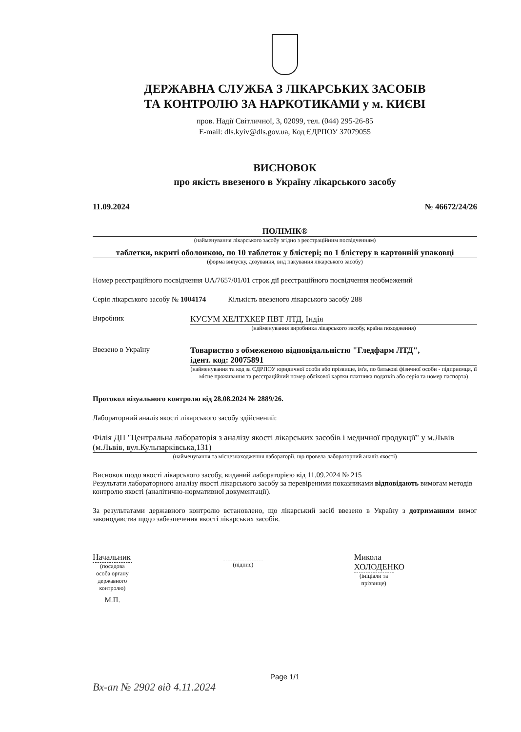ДЕРЖАВНА СЛУЖБА З ЛІКАРСЬКИХ ЗАСОБІВ
ТА КОНТРОЛЮ ЗА НАРКОТИКАМИ у м. КИЄВІ
пров. Надії Світличної, 3, 02099, тел. (044) 295-26-85
E-mail: dls.kyiv@dls.gov.ua, Код ЄДРПОУ 37079055
ВИСНОВОК
про якість ввезеного в Україну лікарського засобу
11.09.2024 № 46672/24/26
ПОЛІМІК®
(найменування лікарського засобу згідно з реєстраційним посвідченням)
таблетки, вкриті оболонкою, по 10 таблеток у блістері; по 1 блістеру в картонній упаковці
(форма випуску, дозування, вид пакування лікарського засобу)
Номер реєстраційного посвідчення UA/7657/01/01 строк дії реєстраційного посвідчення необмежений
Серія лікарського засобу № 1004174 Кількість ввезеного лікарського засобу 288
Виробник КУСУМ ХЕЛТХКЕР ПВТ ЛТД, Індія
(найменування виробника лікарського засобу, країна походження)
Ввезено в Україну Товариство з обмеженою відповідальністю "Гледфарм ЛТД",
ідент. код: 20075891
(найменування та код за ЄДРПОУ юридичної особи або прізвище, ім'я, по батькові фізичної особи - підприємця, її місце проживання та реєстраційний номер облікової картки платника податків або серія та номер паспорта)
Протокол візуального контролю від 28.08.2024 № 2889/26.
Лабораторний аналіз якості лікарського засобу здійснений:
Філія ДП "Центральна лабораторія з аналізу якості лікарських засобів і медичної продукції" у м.Львів (м.Львів, вул.Кульпарківська,131)
(найменування та місцезнаходження лабораторії, що провела лабораторний аналіз якості)
Висновок щодо якості лікарського засобу, виданий лабораторією від 11.09.2024 № 215
Результати лабораторного аналізу якості лікарського засобу за перевіреними показниками відповідають вимогам методів контролю якості (аналітично-нормативної документації).
За результатами державного контролю встановлено, що лікарський засіб ввезено в Україну з дотриманням вимог законодавства щодо забезпечення якості лікарських засобів.
Начальник
(посадова особа органу державного контролю)
М.П.
(підпис)
Микола ХОЛОДЕНКО
(ініціали та прізвище)
Page 1/1
Вх-ап № 2902 від 4.11.2024